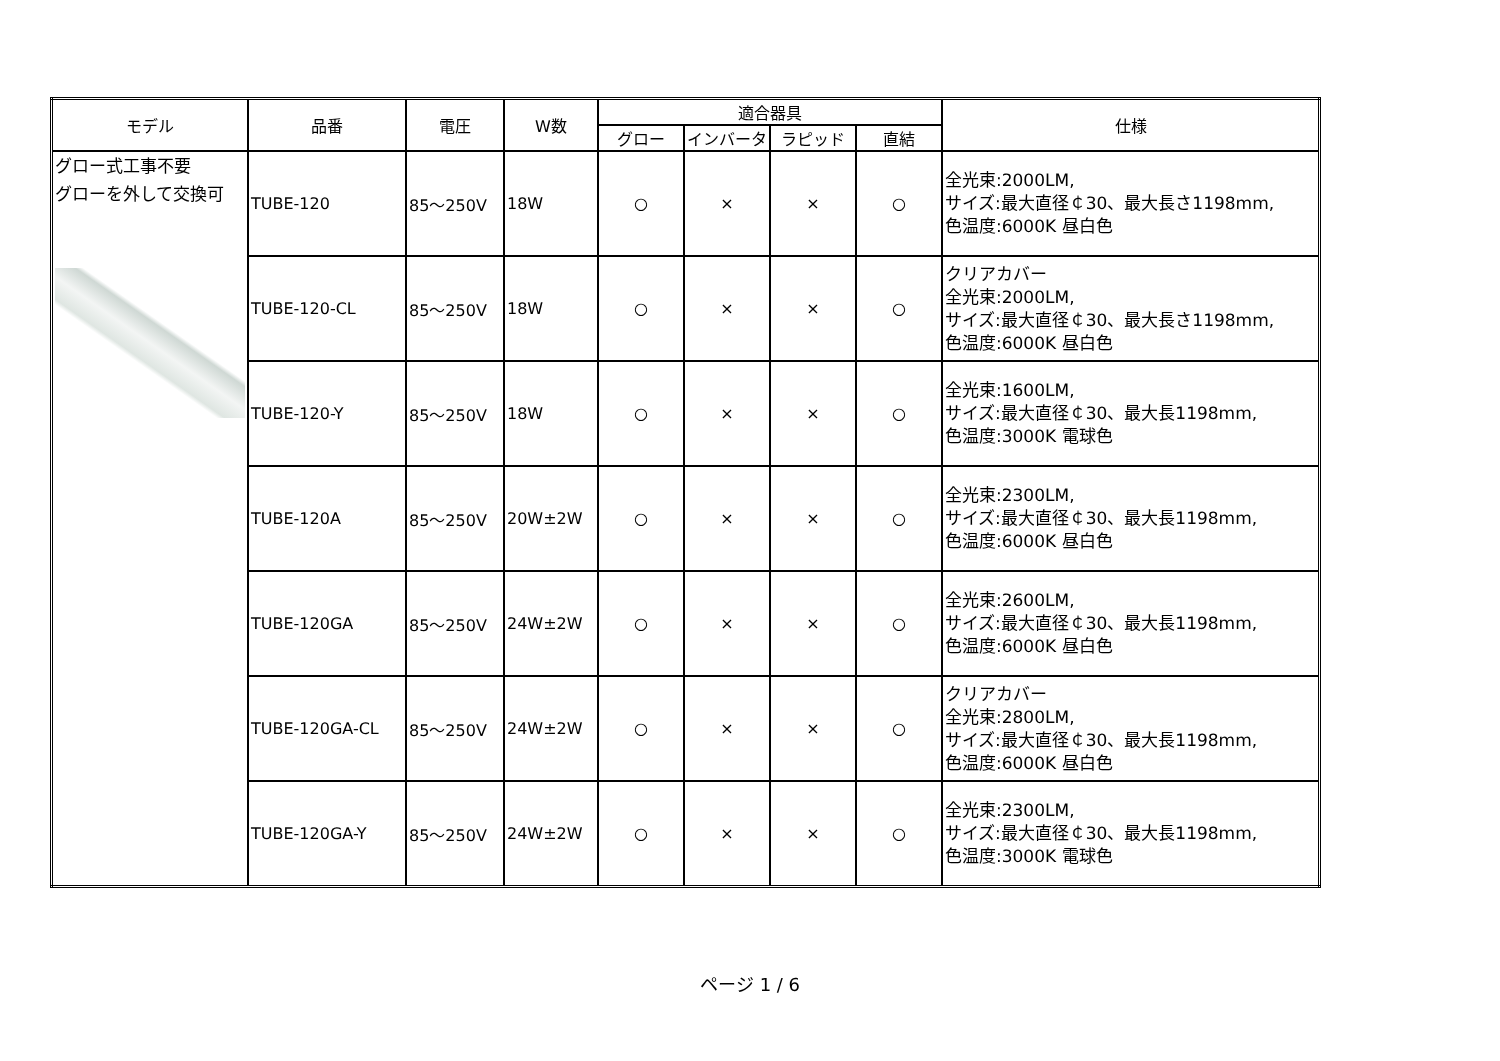| モデル | 品番 | 電圧 | W数 | 適合器具 | | | | 仕様 |
| --- | --- | --- | --- | --- | --- | --- | --- | --- |
| | | | | グロー | インバータ | ラピッド | 直結 | |
| グロー式工事不要 グローを外して交換可 | TUBE-120 | 85～250V | 18W | ○ | × | × | ○ | 全光束:2000LM, サイズ:最大直径￠30、最大長さ1198mm, 色温度:6000K 昼白色 |
| | TUBE-120-CL | 85～250V | 18W | ○ | × | × | ○ | クリアカバー 全光束:2000LM, サイズ:最大直径￠30、最大長さ1198mm, 色温度:6000K 昼白色 |
| | TUBE-120-Y | 85～250V | 18W | ○ | × | × | ○ | 全光束:1600LM, サイズ:最大直径￠30、最大長1198mm, 色温度:3000K 電球色 |
| | TUBE-120A | 85～250V | 20W±2W | ○ | × | × | ○ | 全光束:2300LM, サイズ:最大直径￠30、最大長1198mm, 色温度:6000K 昼白色 |
| | TUBE-120GA | 85～250V | 24W±2W | ○ | × | × | ○ | 全光束:2600LM, サイズ:最大直径￠30、最大長1198mm, 色温度:6000K 昼白色 |
| | TUBE-120GA-CL | 85～250V | 24W±2W | ○ | × | × | ○ | クリアカバー 全光束:2800LM, サイズ:最大直径￠30、最大長1198mm, 色温度:6000K 昼白色 |
| | TUBE-120GA-Y | 85～250V | 24W±2W | ○ | × | × | ○ | 全光束:2300LM, サイズ:最大直径￠30、最大長1198mm, 色温度:3000K 電球色 |
ページ 1 / 6